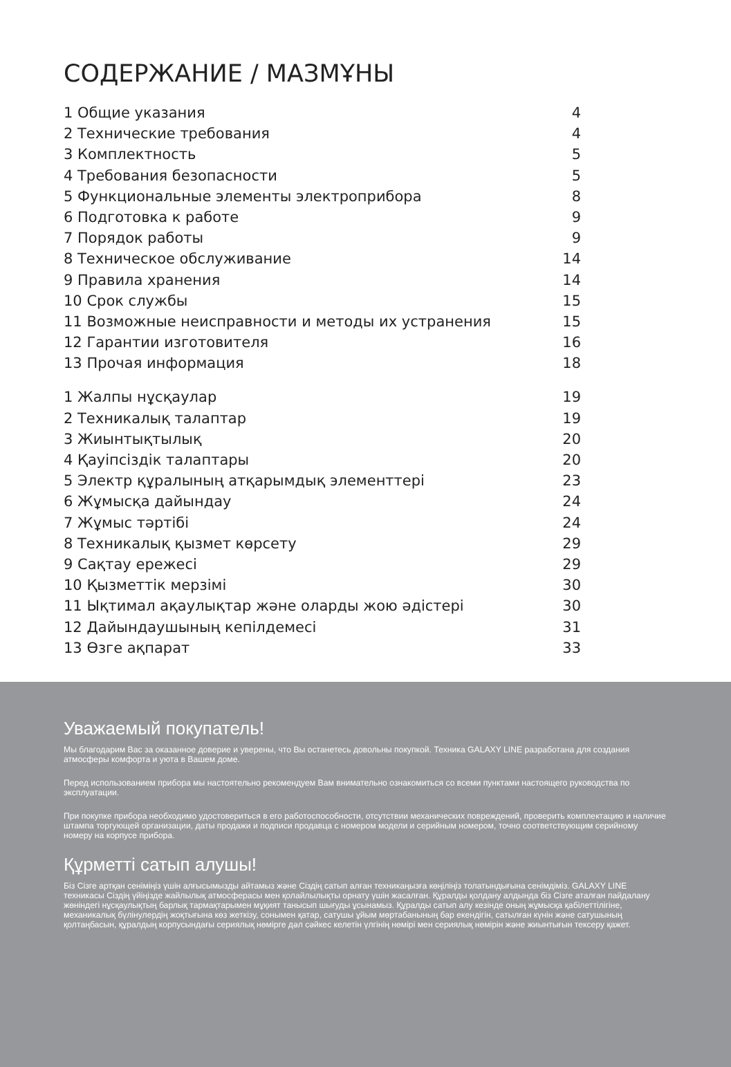СОДЕРЖАНИЕ / МАЗМҰНЫ
1 Общие указания 4
2 Технические требования 4
3 Комплектность 5
4 Требования безопасности 5
5 Функциональные элементы электроприбора 8
6 Подготовка к работе 9
7 Порядок работы 9
8 Техническое обслуживание 14
9 Правила хранения 14
10 Срок службы 15
11 Возможные неисправности и методы их устранения 15
12 Гарантии изготовителя 16
13 Прочая информация 18
1 Жалпы нұсқаулар 19
2 Техникалық талаптар 19
3 Жиынтықтылық 20
4 Қауіпсіздік талаптары 20
5 Электр құралының атқарымдық элементтері 23
6 Жұмысқа дайындау 24
7 Жұмыс тәртібі 24
8 Техникалық қызмет көрсету 29
9 Сақтау ережесі 29
10 Қызметтік мерзімі 30
11 Ықтимал ақаулықтар және оларды жою әдістері 30
12 Дайындаушының кепілдемесі 31
13 Өзге ақпарат 33
Уважаемый покупатель!
Мы благодарим Вас за оказанное доверие и уверены, что Вы останетесь довольны покупкой. Техника GALAXY LINE разработана для создания атмосферы комфорта и уюта в Вашем доме.
Перед использованием прибора мы настоятельно рекомендуем Вам внимательно ознакомиться со всеми пунктами настоящего руководства по эксплуатации.
При покупке прибора необходимо удостовериться в его работоспособности, отсутствии механических повреждений, проверить комплектацию и наличие штампа торгующей организации, даты продажи и подписи продавца с номером модели и серийным номером, точно соответствующим серийному номеру на корпусе прибора.
Құрметті сатып алушы!
Біз Сізге артқан сеніміңіз үшін алғысымызды айтамыз және Сіздің сатып алған техникаңызға көңіліңіз толатындығына сенімдіміз. GALAXY LINE техникасы Сіздің үйіңізде жайлылық атмосферасы мен қолайлылықты орнату үшін жасалған. Құралды қолдану алдында біз Сізге аталған пайдалану жөніндегі нұсқаулықтың барлық тармақтарымен мұқият танысып шығуды ұсынамыз. Құралды сатып алу кезінде оның жұмысқа қабілеттілігіне, механикалық бүлінулердің жоқтығына көз жеткізу, сонымен қатар, сатушы ұйым мөртабанының бар екендігін, сатылған күнін және сатушының қолтаңбасын, құралдың корпусындағы сериялық нөмірге дәл сәйкес келетін үлгінің нөмірі мен сериялық нөмірін және жиынтығын тексеру қажет.